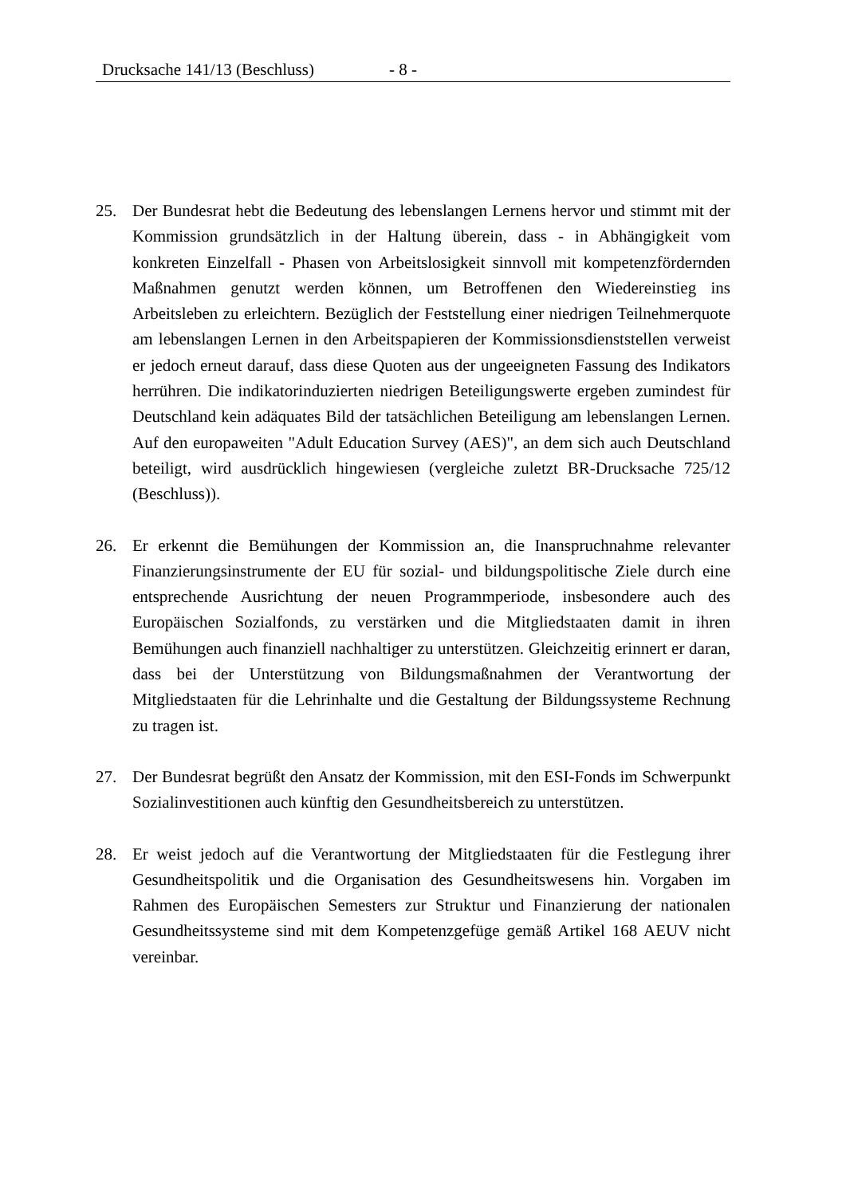Drucksache 141/13 (Beschluss) - 8 -
25. Der Bundesrat hebt die Bedeutung des lebenslangen Lernens hervor und stimmt mit der Kommission grundsätzlich in der Haltung überein, dass - in Abhängigkeit vom konkreten Einzelfall - Phasen von Arbeitslosigkeit sinnvoll mit kompetenzfördernden Maßnahmen genutzt werden können, um Betroffenen den Wiedereinstieg ins Arbeitsleben zu erleichtern. Bezüglich der Feststellung einer niedrigen Teilnehmerquote am lebenslangen Lernen in den Arbeits­papieren der Kommissionsdienststellen verweist er jedoch erneut darauf, dass diese Quoten aus der ungeeigneten Fassung des Indikators herrühren. Die indikatorinduzierten niedrigen Beteiligungswerte ergeben zumindest für Deutschland kein adäquates Bild der tatsächlichen Beteiligung am lebenslangen Lernen. Auf den europaweiten "Adult Education Survey (AES)", an dem sich auch Deutschland beteiligt, wird ausdrücklich hingewiesen (vergleiche zuletzt BR-Drucksache 725/12 (Beschluss)).
26. Er erkennt die Bemühungen der Kommission an, die Inanspruchnahme relevanter Finanzierungsinstrumente der EU für sozial- und bildungspolitische Ziele durch eine entsprechende Ausrichtung der neuen Programmperiode, insbesondere auch des Europäischen Sozialfonds, zu verstärken und die Mit­gliedstaaten damit in ihren Bemühungen auch finanziell nachhaltiger zu unter­stützen. Gleichzeitig erinnert er daran, dass bei der Unterstützung von Bildungsmaßnahmen der Verantwortung der Mitgliedstaaten für die Lehrinhalte und die Gestaltung der Bildungssysteme Rechnung zu tragen ist.
27. Der Bundesrat begrüßt den Ansatz der Kommission, mit den ESI-Fonds im Schwerpunkt Sozialinvestitionen auch künftig den Gesundheitsbereich zu unterstützen.
28. Er weist jedoch auf die Verantwortung der Mitgliedstaaten für die Festlegung ihrer Gesundheitspolitik und die Organisation des Gesundheitswesens hin. Vorgaben im Rahmen des Europäischen Semesters zur Struktur und Finanzierung der nationalen Gesundheitssysteme sind mit dem Kompetenz­gefüge gemäß Artikel 168 AEUV nicht vereinbar.